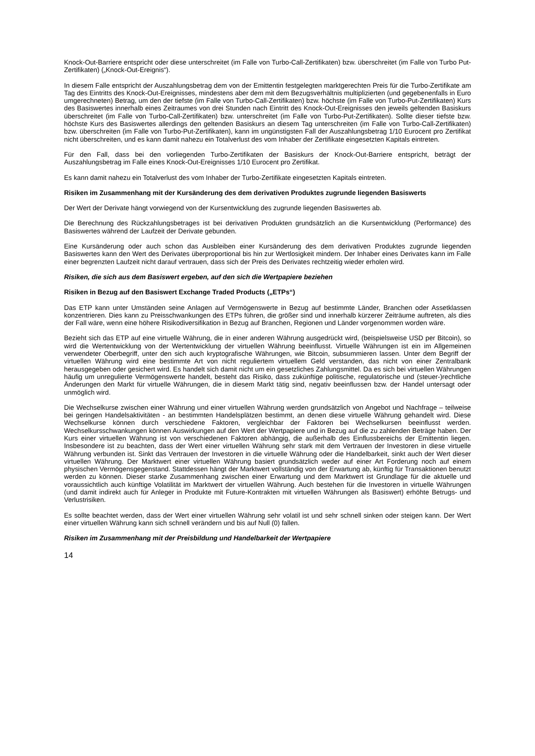Knock-Out-Barriere entspricht oder diese unterschreitet (im Falle von Turbo-Call-Zertifikaten) bzw. überschreitet (im Falle von Turbo Put-Zertifikaten) („Knock-Out-Ereignis“).
In diesem Falle entspricht der Auszahlungsbetrag dem von der Emittentin festgelegten marktgerechten Preis für die Turbo-Zertifikate am Tag des Eintritts des Knock-Out-Ereignisses, mindestens aber dem mit dem Bezugsverhältnis multiplizierten (und gegebenenfalls in Euro umgerechneten) Betrag, um den der tiefste (im Falle von Turbo-Call-Zertifikaten) bzw. höchste (im Falle von Turbo-Put-Zertifikaten) Kurs des Basiswertes innerhalb eines Zeitraumes von drei Stunden nach Eintritt des Knock-Out-Ereignisses den jeweils geltenden Basiskurs überschreitet (im Falle von Turbo-Call-Zertifikaten) bzw. unterschreitet (im Falle von Turbo-Put-Zertifikaten). Sollte dieser tiefste bzw. höchste Kurs des Basiswertes allerdings den geltenden Basiskurs an diesem Tag unterschreiten (im Falle von Turbo-Call-Zertifikaten) bzw. überschreiten (im Falle von Turbo-Put-Zertifikaten), kann im ungünstigsten Fall der Auszahlungsbetrag 1/10 Eurocent pro Zertifikat nicht überschreiten, und es kann damit nahezu ein Totalverlust des vom Inhaber der Zertifikate eingesetzten Kapitals eintreten.
Für den Fall, dass bei den vorliegenden Turbo-Zertifikaten der Basiskurs der Knock-Out-Barriere entspricht, beträgt der Auszahlungsbetrag im Falle eines Knock-Out-Ereignisses 1/10 Eurocent pro Zertifikat.
Es kann damit nahezu ein Totalverlust des vom Inhaber der Turbo-Zertifikate eingesetzten Kapitals eintreten.
Risiken im Zusammenhang mit der Kursänderung des dem derivativen Produktes zugrunde liegenden Basiswerts
Der Wert der Derivate hängt vorwiegend von der Kursentwicklung des zugrunde liegenden Basiswertes ab.
Die Berechnung des Rückzahlungsbetrages ist bei derivativen Produkten grundsätzlich an die Kursentwicklung (Performance) des Basiswertes während der Laufzeit der Derivate gebunden.
Eine Kursänderung oder auch schon das Ausbleiben einer Kursänderung des dem derivativen Produktes zugrunde liegenden Basiswertes kann den Wert des Derivates überproportional bis hin zur Wertlosigkeit mindern. Der Inhaber eines Derivates kann im Falle einer begrenzten Laufzeit nicht darauf vertrauen, dass sich der Preis des Derivates rechtzeitig wieder erholen wird.
Risiken, die sich aus dem Basiswert ergeben, auf den sich die Wertpapiere beziehen
Risiken in Bezug auf den Basiswert Exchange Traded Products („ETPs“)
Das ETP kann unter Umständen seine Anlagen auf Vermögenswerte in Bezug auf bestimmte Länder, Branchen oder Assetklassen konzentrieren. Dies kann zu Preisschwankungen des ETPs führen, die größer sind und innerhalb kürzerer Zeiträume auftreten, als dies der Fall wäre, wenn eine höhere Risikodiversifikation in Bezug auf Branchen, Regionen und Länder vorgenommen worden wäre.
Bezieht sich das ETP auf eine virtuelle Währung, die in einer anderen Währung ausgedrückt wird, (beispielsweise USD per Bitcoin), so wird die Wertentwicklung von der Wertentwicklung der virtuellen Währung beeinflusst. Virtuelle Währungen ist ein im Allgemeinen verwendeter Oberbegriff, unter den sich auch kryptografische Währungen, wie Bitcoin, subsummieren lassen. Unter dem Begriff der virtuellen Währung wird eine bestimmte Art von nicht reguliertem virtuellem Geld verstanden, das nicht von einer Zentralbank herausgegeben oder gesichert wird. Es handelt sich damit nicht um ein gesetzliches Zahlungsmittel. Da es sich bei virtuellen Währungen häufig um unregulierte Vermögenswerte handelt, besteht das Risiko, dass zukünftige politische, regulatorische und (steuer-)rechtliche Änderungen den Markt für virtuelle Währungen, die in diesem Markt tätig sind, negativ beeinflussen bzw. der Handel untersagt oder unmöglich wird.
Die Wechselkurse zwischen einer Währung und einer virtuellen Währung werden grundsätzlich von Angebot und Nachfrage – teilweise bei geringen Handelsaktivitäten - an bestimmten Handelsplätzen bestimmt, an denen diese virtuelle Währung gehandelt wird. Diese Wechselkurse können durch verschiedene Faktoren, vergleichbar der Faktoren bei Wechselkursen beeinflusst werden. Wechselkursschwankungen können Auswirkungen auf den Wert der Wertpapiere und in Bezug auf die zu zahlenden Beträge haben. Der Kurs einer virtuellen Währung ist von verschiedenen Faktoren abhängig, die außerhalb des Einflussbereichs der Emittentin liegen. Insbesondere ist zu beachten, dass der Wert einer virtuellen Währung sehr stark mit dem Vertrauen der Investoren in diese virtuelle Währung verbunden ist. Sinkt das Vertrauen der Investoren in die virtuelle Währung oder die Handelbarkeit, sinkt auch der Wert dieser virtuellen Währung. Der Marktwert einer virtuellen Währung basiert grundsätzlich weder auf einer Art Forderung noch auf einem physischen Vermögensgegenstand. Stattdessen hängt der Marktwert vollständig von der Erwartung ab, künftig für Transaktionen benutzt werden zu können. Dieser starke Zusammenhang zwischen einer Erwartung und dem Marktwert ist Grundlage für die aktuelle und voraussichtlich auch künftige Volatilität im Marktwert der virtuellen Währung. Auch bestehen für die Investoren in virtuelle Währungen (und damit indirekt auch für Anleger in Produkte mit Future-Kontrakten mit virtuellen Währungen als Basiswert) erhöhte Betrugs- und Verlustrisiken.
Es sollte beachtet werden, dass der Wert einer virtuellen Währung sehr volatil ist und sehr schnell sinken oder steigen kann. Der Wert einer virtuellen Währung kann sich schnell verändern und bis auf Null (0) fallen.
Risiken im Zusammenhang mit der Preisbildung und Handelbarkeit der Wertpapiere
14